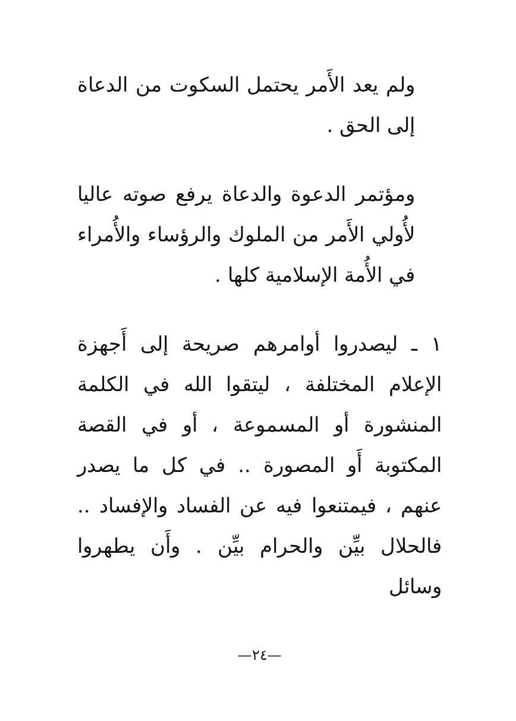ولم يعد الأَمر يحتمل السكوت من الدعاة إلى الحق .
ومؤتمر الدعوة والدعاة يرفع صوته عاليا لأُولي الأَمر من الملوك والرؤساء والأُمراء في الأُمة الإسلامية كلها .
١ ـ ليصدروا أوامرهم صريحة إلى أَجهزة الإعلام المختلفة ، ليتقوا الله في الكلمة المنشورة أو المسموعة ، أو في القصة المكتوبة أَو المصورة .. في كل ما يصدر عنهم ، فيمتنعوا فيه عن الفساد والإفساد .. فالحلال بيِّن والحرام بيِّن . وأَن يطهروا وسائل
—٢٤—